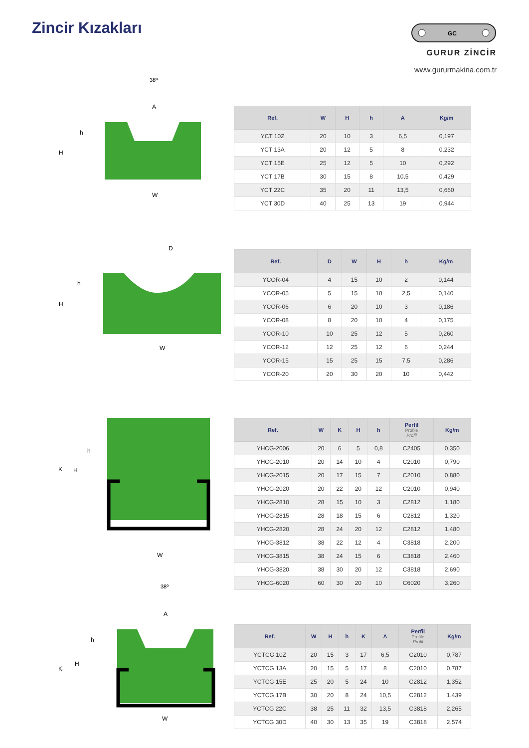Zincir Kızakları
GC
GURUR ZİNCİR
www.gururmakina.com.tr
38º
A
h
H
W
| Ref. | W | H | h | A | Kg/m |
| --- | --- | --- | --- | --- | --- |
| YCT 10Z | 20 | 10 | 3 | 6,5 | 0,197 |
| YCT 13A | 20 | 12 | 5 | 8 | 0,232 |
| YCT 15E | 25 | 12 | 5 | 10 | 0,292 |
| YCT 17B | 30 | 15 | 8 | 10,5 | 0,429 |
| YCT 22C | 35 | 20 | 11 | 13,5 | 0,660 |
| YCT 30D | 40 | 25 | 13 | 19 | 0,944 |
D
h
H
W
| Ref. | D | W | H | h | Kg/m |
| --- | --- | --- | --- | --- | --- |
| YCOR-04 | 4 | 15 | 10 | 2 | 0,144 |
| YCOR-05 | 5 | 15 | 10 | 2,5 | 0,140 |
| YCOR-06 | 6 | 20 | 10 | 3 | 0,186 |
| YCOR-08 | 8 | 20 | 10 | 4 | 0,175 |
| YCOR-10 | 10 | 25 | 12 | 5 | 0,260 |
| YCOR-12 | 12 | 25 | 12 | 6 | 0,244 |
| YCOR-15 | 15 | 25 | 15 | 7,5 | 0,286 |
| YCOR-20 | 20 | 30 | 20 | 10 | 0,442 |
h
H
K
W
| Ref. | W | K | H | h | Perfil Profile Profil | Kg/m |
| --- | --- | --- | --- | --- | --- | --- |
| YHCG-2006 | 20 | 6 | 5 | 0,8 | C2405 | 0,350 |
| YHCG-2010 | 20 | 14 | 10 | 4 | C2010 | 0,790 |
| YHCG-2015 | 20 | 17 | 15 | 7 | C2010 | 0,880 |
| YHCG-2020 | 20 | 22 | 20 | 12 | C2010 | 0,940 |
| YHCG-2810 | 28 | 15 | 10 | 3 | C2812 | 1,180 |
| YHCG-2815 | 28 | 18 | 15 | 6 | C2812 | 1,320 |
| YHCG-2820 | 28 | 24 | 20 | 12 | C2812 | 1,480 |
| YHCG-3812 | 38 | 22 | 12 | 4 | C3818 | 2,200 |
| YHCG-3815 | 38 | 24 | 15 | 6 | C3818 | 2,460 |
| YHCG-3820 | 38 | 30 | 20 | 12 | C3818 | 2,690 |
| YHCG-6020 | 60 | 30 | 20 | 10 | C6020 | 3,260 |
38º
A
h
H
K
W
| Ref. | W | H | h | K | A | Perfil Profile Profil | Kg/m |
| --- | --- | --- | --- | --- | --- | --- | --- |
| YCTCG 10Z | 20 | 15 | 3 | 17 | 6,5 | C2010 | 0,787 |
| YCTCG 13A | 20 | 15 | 5 | 17 | 8 | C2010 | 0,787 |
| YCTCG 15E | 25 | 20 | 5 | 24 | 10 | C2812 | 1,352 |
| YCTCG 17B | 30 | 20 | 8 | 24 | 10,5 | C2812 | 1,439 |
| YCTCG 22C | 38 | 25 | 11 | 32 | 13,5 | C3818 | 2,265 |
| YCTCG 30D | 40 | 30 | 13 | 35 | 19 | C3818 | 2,574 |